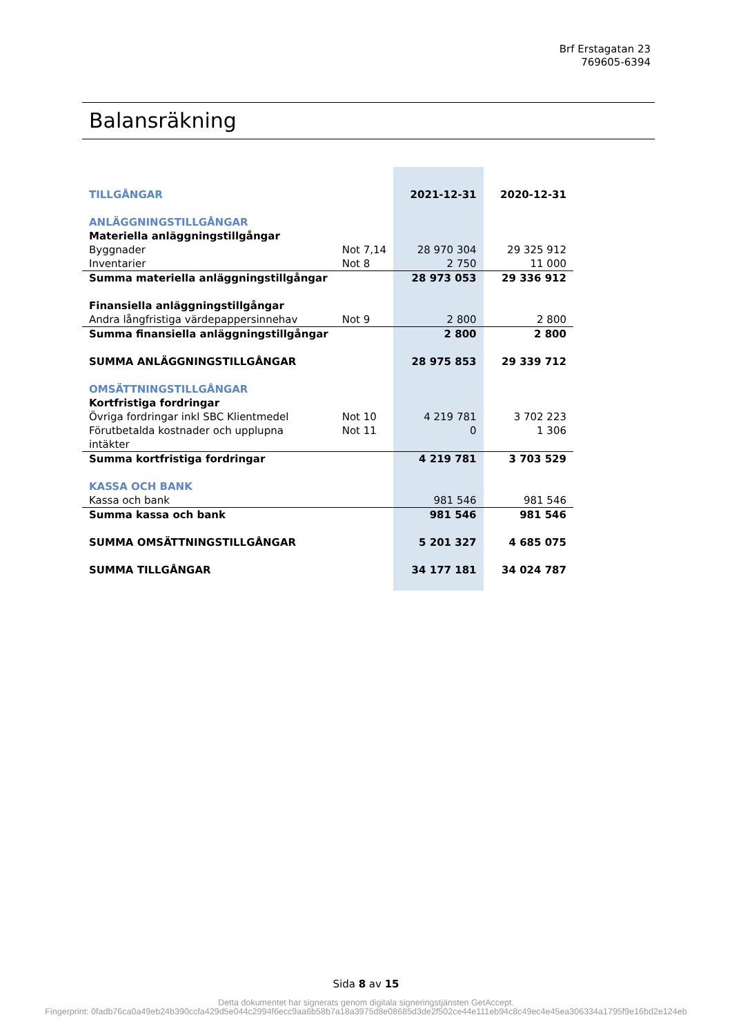Brf Erstagatan 23
769605-6394
Balansräkning
| TILLGÅNGAR | | 2021-12-31 | 2020-12-31 |
| ANLÄGGNINGSTILLGÅNGAR | | | |
| Materiella anläggningstillgångar | | | |
| Byggnader | Not 7,14 | 28 970 304 | 29 325 912 |
| Inventarier | Not 8 | 2 750 | 11 000 |
| Summa materiella anläggningstillgångar | | 28 973 053 | 29 336 912 |
| Finansiella anläggningstillgångar | | | |
| Andra långfristiga värdepappersinnehav | Not 9 | 2 800 | 2 800 |
| Summa finansiella anläggningstillgångar | | 2 800 | 2 800 |
| SUMMA ANLÄGGNINGSTILLGÅNGAR | | 28 975 853 | 29 339 712 |
| OMSÄTTNINGSTILLGÅNGAR | | | |
| Kortfristiga fordringar | | | |
| Övriga fordringar inkl SBC Klientmedel | Not 10 | 4 219 781 | 3 702 223 |
| Förutbetalda kostnader och upplupna intäkter | Not 11 | 0 | 1 306 |
| Summa kortfristiga fordringar | | 4 219 781 | 3 703 529 |
| KASSA OCH BANK | | | |
| Kassa och bank | | 981 546 | 981 546 |
| Summa kassa och bank | | 981 546 | 981 546 |
| SUMMA OMSÄTTNINGSTILLGÅNGAR | | 5 201 327 | 4 685 075 |
| SUMMA TILLGÅNGAR | | 34 177 181 | 34 024 787 |
Sida 8 av 15
Detta dokumentet har signerats genom digitala signeringstjänsten GetAccept.
Fingerprint: 0fadb76ca0a49eb24b390ccfa429d5e044c2994f6ecc9aa6b58b7a18a3975d8e08685d3de2f502ce44e111eb94c8c49ec4e45ea306334a1795f9e16bd2e124eb